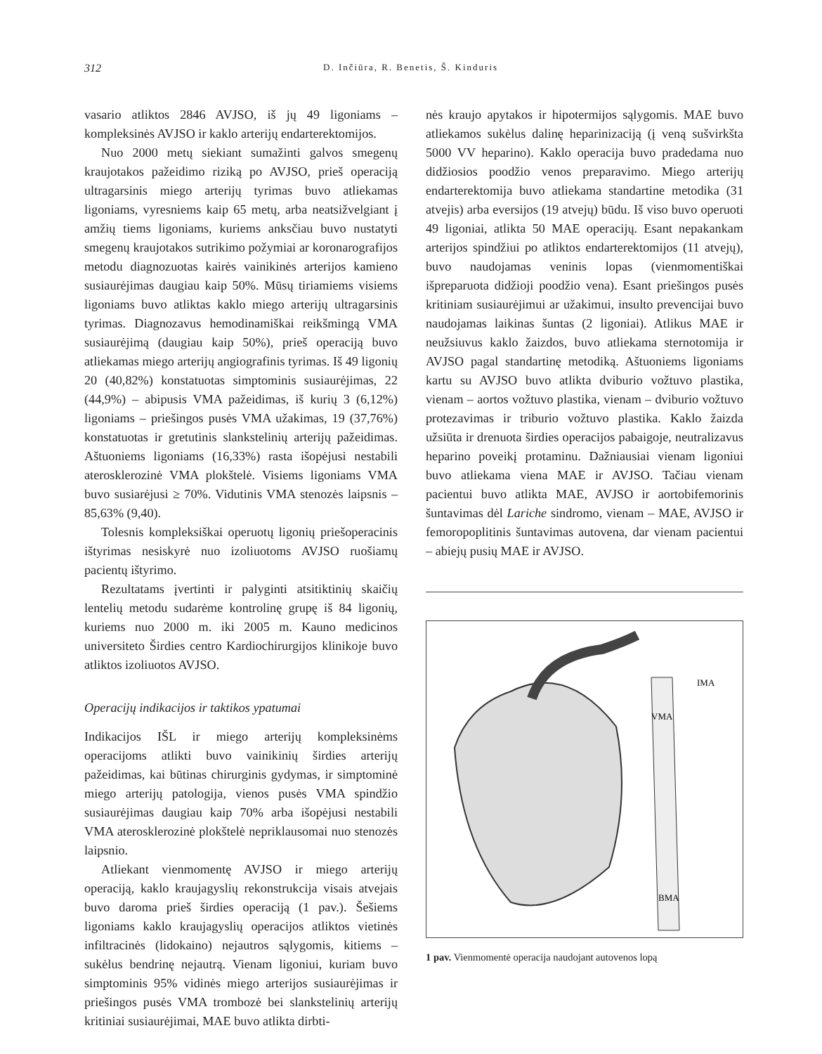312 D. Inčiūra, R. Benetis, Š. Kinduris
vasario atliktos 2846 AVJSO, iš jų 49 ligoniams – kompleksinės AVJSO ir kaklo arterijų endarterektomijos.
Nuo 2000 metų siekiant sumažinti galvos smegenų kraujotakos pažeidimo riziką po AVJSO, prieš operaciją ultragarsinis miego arterijų tyrimas buvo atliekamas ligoniams, vyresniems kaip 65 metų, arba neatsižvelgiant į amžių tiems ligoniams, kuriems anksčiau buvo nustatyti smegenų kraujotakos sutrikimo požymiai ar koronarografijos metodu diagnozuotas kairės vainikinės arterijos kamieno susiaurėjimas daugiau kaip 50%. Mūsų tiriamiems visiems ligoniams buvo atliktas kaklo miego arterijų ultragarsinis tyrimas. Diagnozavus hemodinamiškai reikšmingą VMA susiaurėjimą (daugiau kaip 50%), prieš operaciją buvo atliekamas miego arterijų angiografinis tyrimas. Iš 49 ligonių 20 (40,82%) konstatuotas simptominis susiaurėjimas, 22 (44,9%) – abipusis VMA pažeidimas, iš kurių 3 (6,12%) ligoniams – priešingos pusės VMA užakimas, 19 (37,76%) konstatuotas ir gretutinis slankstelinių arterijų pažeidimas. Aštuoniems ligoniams (16,33%) rasta išopėjusi nestabili aterosklerozinė VMA plokštelė. Visiems ligoniams VMA buvo susiarėjusi ≥ 70%. Vidutinis VMA stenozės laipsnis – 85,63% (9,40).
Tolesnis kompleksiškai operuotų ligonių priešoperacinis ištyrimas nesiskyrė nuo izoliuotoms AVJSO ruošiamų pacientų ištyrimo.
Rezultatams įvertinti ir palyginti atsitiktinių skaičių lentelių metodu sudarėme kontrolinę grupę iš 84 ligonių, kuriems nuo 2000 m. iki 2005 m. Kauno medicinos universiteto Širdies centro Kardiochirurgijos klinikoje buvo atliktos izoliuotos AVJSO.
Operacijų indikacijos ir taktikos ypatumai
Indikacijos IŠL ir miego arterijų kompleksinėms operacijoms atlikti buvo vainikinių širdies arterijų pažeidimas, kai būtinas chirurginis gydymas, ir simptominė miego arterijų patologija, vienos pusės VMA spindžio susiaurėjimas daugiau kaip 70% arba išopėjusi nestabili VMA aterosklerozinė plokštelė nepriklausomai nuo stenozės laipsnio.
Atliekant vienmomentę AVJSO ir miego arterijų operaciją, kaklo kraujagyslių rekonstrukcija visais atvejais buvo daroma prieš širdies operaciją (1 pav.). Šešiems ligoniams kaklo kraujagyslių operacijos atliktos vietinės infiltracinės (lidokaino) nejautros sąlygomis, kitiems – sukėlus bendrinę nejautrą. Vienam ligoniui, kuriam buvo simptominis 95% vidinės miego arterijos susiaurėjimas ir priešingos pusės VMA trombozė bei slankstelinių arterijų kritiniai susiaurėjimai, MAE buvo atlikta dirbti-
nės kraujo apytakos ir hipotermijos sąlygomis. MAE buvo atliekamos sukėlus dalinę heparinizaciją (į veną sušvirkšta 5000 VV heparino). Kaklo operacija buvo pradedama nuo didžiosios poodžio venos preparavimo. Miego arterijų endarterektomija buvo atliekama standartine metodika (31 atvejis) arba eversijos (19 atvejų) būdu. Iš viso buvo operuoti 49 ligoniai, atlikta 50 MAE operacijų. Esant nepakankam arterijos spindžiui po atliktos endarterektomijos (11 atvejų), buvo naudojamas veninis lopas (vienmomentiškai išpreparuota didžioji poodžio vena). Esant priešingos pusės kritiniam susiaurėjimui ar užakimui, insulto prevencijai buvo naudojamas laikinas šuntas (2 ligoniai). Atlikus MAE ir neužsiuvus kaklo žaizdos, buvo atliekama sternotomija ir AVJSO pagal standartinę metodiką. Aštuoniems ligoniams kartu su AVJSO buvo atlikta dviburio vožtuvo plastika, vienam – aortos vožtuvo plastika, vienam – dviburio vožtuvo protezavimas ir triburio vožtuvo plastika. Kaklo žaizda užsiūta ir drenuota širdies operacijos pabaigoje, neutralizavus heparino poveikį protaminu. Dažniausiai vienam ligoniui buvo atliekama viena MAE ir AVJSO. Tačiau vienam pacientui buvo atlikta MAE, AVJSO ir aortobifemorinis šuntavimas dėl Lariche sindromo, vienam – MAE, AVJSO ir femoropoplitinis šuntavimas autovena, dar vienam pacientui – abiejų pusių MAE ir AVJSO.
IMA
VMA
BMA
1 pav. Vienmomentė operacija naudojant autovenos lopą